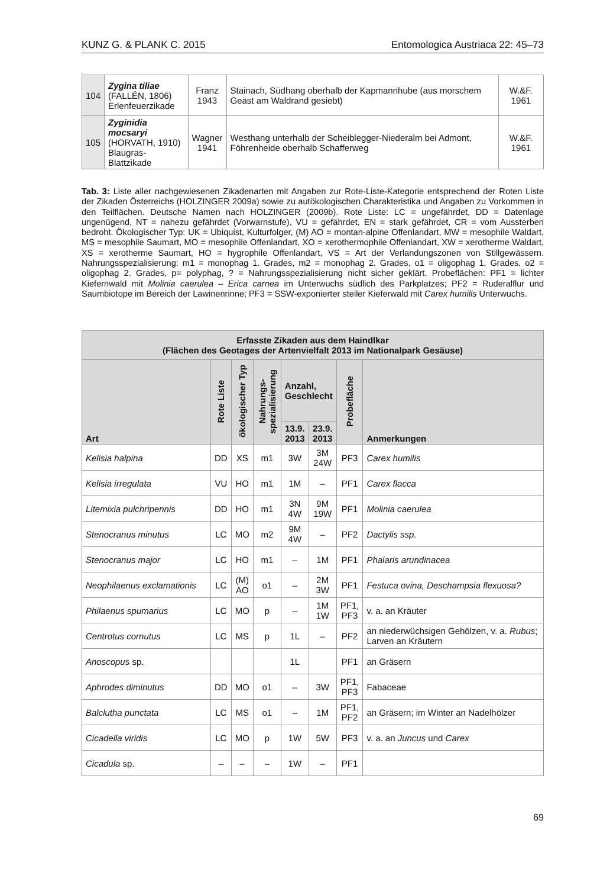KUNZ G. & PLANK C. 2015 Entomologica Austriaca 22: 45–73
| 104 | Zygina tiliae (FALLÉN, 1806) Erlenfeuerzikade | Franz 1943 | Stainach, Südhang oberhalb der Kapmannhube (aus morschem Geäst am Waldrand gesiebt) | W.&F. 1961 |
| 105 | Zyginidia mocsaryi (HORVATH, 1910) Blaugras-Blattzikade | Wagner 1941 | Westhang unterhalb der Scheiblegger-Niederalm bei Admont, Föhrenheide oberhalb Schafferweg | W.&F. 1961 |
Tab. 3: Liste aller nachgewiesenen Zikadenarten mit Angaben zur Rote-Liste-Kategorie entsprechend der Roten Liste der Zikaden Österreichs (HOLZINGER 2009a) sowie zu autökologischen Charakteristika und Angaben zu Vorkommen in den Teilflächen. Deutsche Namen nach HOLZINGER (2009b). Rote Liste: LC = ungefährdet, DD = Datenlage ungenügend, NT = nahezu gefährdet (Vorwarnstufe), VU = gefährdet, EN = stark gefährdet, CR = vom Aussterben bedroht. Ökologischer Typ: UK = Ubiquist, Kulturfolger, (M) AO = montan-alpine Offenlandart, MW = mesophile Waldart, MS = mesophile Saumart, MO = mesophile Offenlandart, XO = xerothermophile Offenlandart, XW = xerotherme Waldart, XS = xerotherme Saumart, HO = hygrophile Offenlandart, VS = Art der Verlandungszonen von Stillgewässern. Nahrungsspezialisierung: m1 = monophag 1. Grades, m2 = monophag 2. Grades, o1 = oligophag 1. Grades, o2 = oligophag 2. Grades, p= polyphag, ? = Nahrungsspezialisierung nicht sicher geklärt. Probeflächen: PF1 = lichter Kiefernwald mit Molinia caerulea – Erica carnea im Unterwuchs südlich des Parkplatzes; PF2 = Ruderalflur und Saumbiotope im Bereich der Lawinenrinne; PF3 = SSW-exponierter steiler Kieferwald mit Carex humilis Unterwuchs.
| Erfasste Zikaden aus dem Haindlkar (Flächen des Geotages der Artenvielfalt 2013 im Nationalpark Gesäuse) | | | | | | | |
| --- | --- | --- | --- | --- | --- | --- | --- |
| Art | Rote Liste | ökologischer Typ | Nahrungs- spezialisierung | Anzahl, Geschlecht | | Probefläche | Anmerkungen |
| | | | | 13.9. 2013 | 23.9. 2013 | | |
| Kelisia halpina | DD | XS | m1 | 3W | 3M 24W | PF3 | Carex humilis |
| Kelisia irregulata | VU | HO | m1 | 1M | – | PF1 | Carex flacca |
| Litemixia pulchripennis | DD | HO | m1 | 3N 4W | 9M 19W | PF1 | Molinia caerulea |
| Stenocranus minutus | LC | MO | m2 | 9M 4W | – | PF2 | Dactylis ssp. |
| Stenocranus major | LC | HO | m1 | – | 1M | PF1 | Phalaris arundinacea |
| Neophilaenus exclamationis | LC | (M) AO | o1 | – | 2M 3W | PF1 | Festuca ovina, Deschampsia flexuosa? |
| Philaenus spumarius | LC | MO | p | – | 1M 1W | PF1, PF3 | v. a. an Kräuter |
| Centrotus cornutus | LC | MS | p | 1L | – | PF2 | an niederwüchsigen Gehölzen, v. a. Rubus ; Larven an Kräutern |
| Anoscopus sp. | | | | 1L | | PF1 | an Gräsern |
| Aphrodes diminutus | DD | MO | o1 | – | 3W | PF1, PF3 | Fabaceae |
| Balclutha punctata | LC | MS | o1 | – | 1M | PF1, PF2 | an Gräsern; im Winter an Nadelhölzer |
| Cicadella viridis | LC | MO | p | 1W | 5W | PF3 | v. a. an Juncus und Carex |
| Cicadula sp. | – | – | – | 1W | – | PF1 | |
69